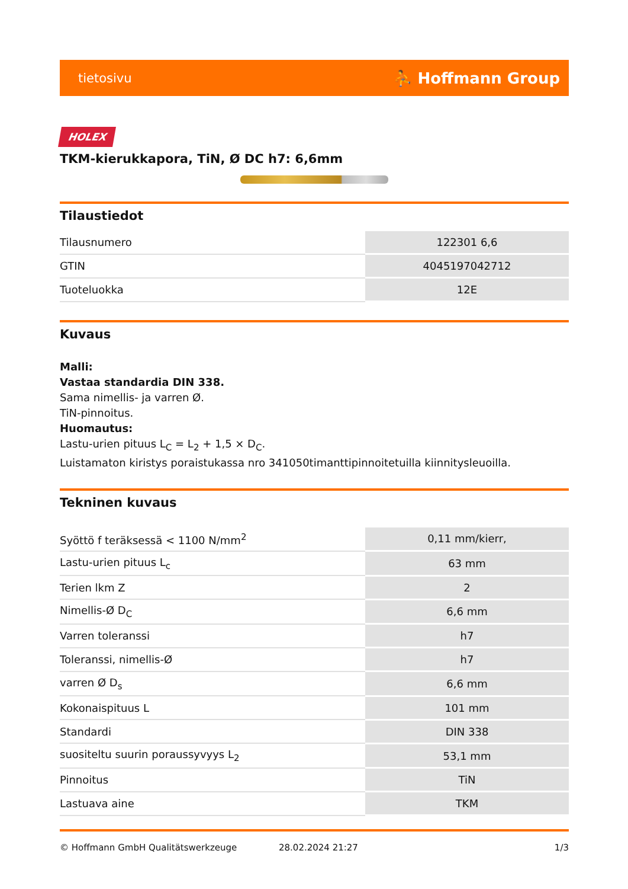tietosivu ⛹ Hoffmann Group
HOLEX
TKM-kierukkapora, TiN, Ø DC h7: 6,6mm
Tilaustiedot
| Tilausnumero | 122301 6,6 |
| GTIN | 4045197042712 |
| Tuoteluokka | 12E |
Kuvaus
Malli:
Vastaa standardia DIN 338.
Sama nimellis- ja varren Ø.
TiN-pinnoitus.
Huomautus:
Lastu-urien pituus L<sub>C</sub> = L<sub>2</sub> + 1,5 × D<sub>C</sub>.
Luistamaton kiristys poraistukassa nro 341050timanttipinnoitetuilla kiinnitysleuoilla.
Tekninen kuvaus
| Syöttö f teräksessä < 1100 N/mm<sup>2</sup> | 0,11 mm/kierr, |
| Lastu-urien pituus L<sub>c</sub> | 63 mm |
| Terien lkm Z | 2 |
| Nimellis-Ø D<sub>C</sub> | 6,6 mm |
| Varren toleranssi | h7 |
| Toleranssi, nimellis-Ø | h7 |
| varren Ø D<sub>s</sub> | 6,6 mm |
| Kokonaispituus L | 101 mm |
| Standardi | DIN 338 |
| suositeltu suurin poraussyvyys L<sub>2</sub> | 53,1 mm |
| Pinnoitus | TiN |
| Lastuava aine | TKM |
© Hoffmann GmbH Qualitätswerkzeuge 28.02.2024 21:27 1/3